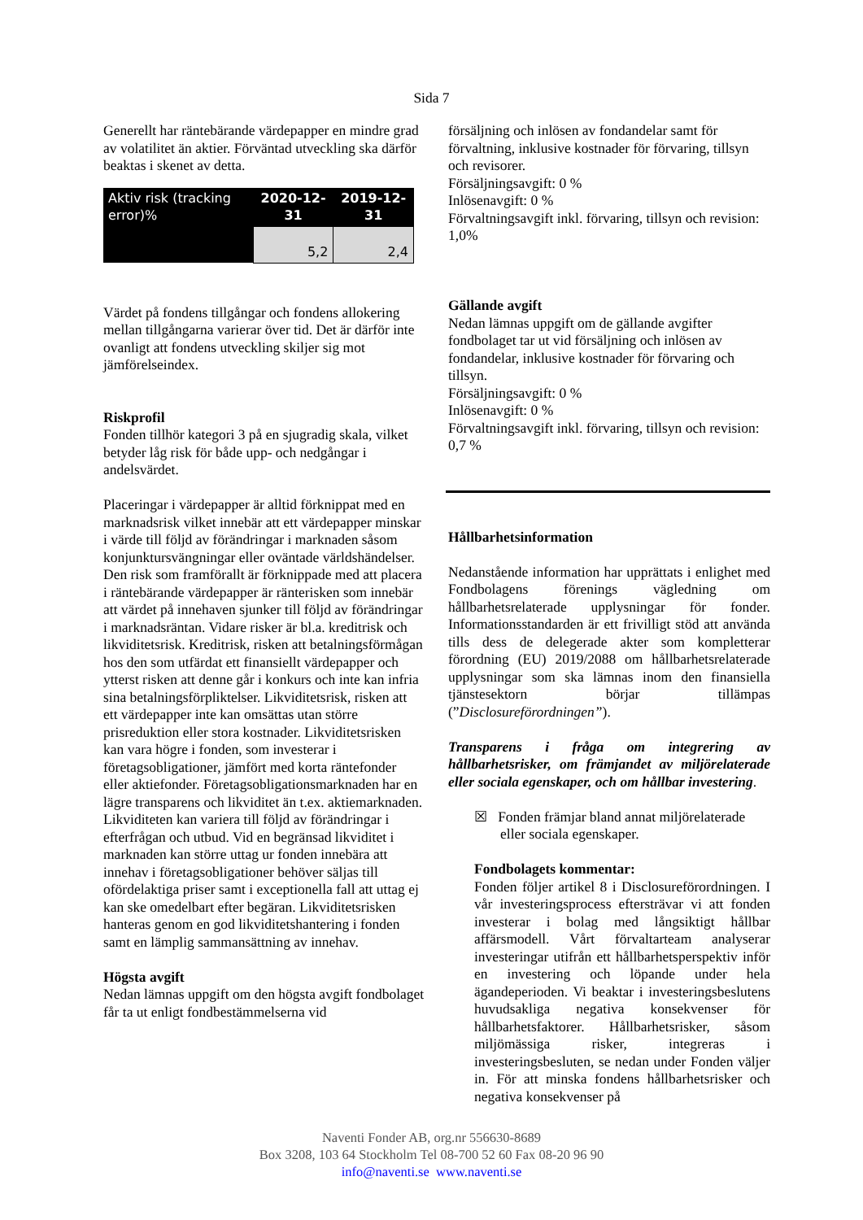Sida 7
Generellt har räntebärande värdepapper en mindre grad av volatilitet än aktier. Förväntad utveckling ska därför beaktas i skenet av detta.
| Aktiv risk (tracking error)% | 2020-12-31 | 2019-12-31 |
| | 5,2 | 2,4 |
Värdet på fondens tillgångar och fondens allokering mellan tillgångarna varierar över tid. Det är därför inte ovanligt att fondens utveckling skiljer sig mot jämförelseindex.
Riskprofil
Fonden tillhör kategori 3 på en sjugradig skala, vilket betyder låg risk för både upp- och nedgångar i andelsvärdet.
Placeringar i värdepapper är alltid förknippat med en marknadsrisk vilket innebär att ett värdepapper minskar i värde till följd av förändringar i marknaden såsom konjunktursvängningar eller oväntade världshändelser. Den risk som framförallt är förknippade med att placera i räntebärande värdepapper är ränterisken som innebär att värdet på innehaven sjunker till följd av förändringar i marknadsräntan. Vidare risker är bl.a. kreditrisk och likviditetsrisk. Kreditrisk, risken att betalningsförmågan hos den som utfärdat ett finansiellt värdepapper och ytterst risken att denne går i konkurs och inte kan infria sina betalningsförpliktelser. Likviditetsrisk, risken att ett värdepapper inte kan omsättas utan större prisreduktion eller stora kostnader. Likviditetsrisken kan vara högre i fonden, som investerar i företagsobligationer, jämfört med korta räntefonder eller aktiefonder. Företagsobligationsmarknaden har en lägre transparens och likviditet än t.ex. aktiemarknaden. Likviditeten kan variera till följd av förändringar i efterfrågan och utbud. Vid en begränsad likviditet i marknaden kan större uttag ur fonden innebära att innehav i företagsobligationer behöver säljas till ofördelaktiga priser samt i exceptionella fall att uttag ej kan ske omedelbart efter begäran. Likviditetsrisken hanteras genom en god likviditetshantering i fonden samt en lämplig sammansättning av innehav.
Högsta avgift
Nedan lämnas uppgift om den högsta avgift fondbolaget får ta ut enligt fondbestämmelserna vid
försäljning och inlösen av fondandelar samt för förvaltning, inklusive kostnader för förvaring, tillsyn och revisorer.
Försäljningsavgift: 0 %
Inlösenavgift: 0 %
Förvaltningsavgift inkl. förvaring, tillsyn och revision: 1,0%
Gällande avgift
Nedan lämnas uppgift om de gällande avgifter fondbolaget tar ut vid försäljning och inlösen av fondandelar, inklusive kostnader för förvaring och tillsyn.
Försäljningsavgift: 0 %
Inlösenavgift: 0 %
Förvaltningsavgift inkl. förvaring, tillsyn och revision: 0,7 %
Hållbarhetsinformation
Nedanstående information har upprättats i enlighet med Fondbolagens förenings vägledning om hållbarhetsrelaterade upplysningar för fonder. Informationsstandarden är ett frivilligt stöd att använda tills dess de delegerade akter som kompletterar förordning (EU) 2019/2088 om hållbarhetsrelaterade upplysningar som ska lämnas inom den finansiella tjänstesektorn börjar tillämpas (”Disclosureförordningen”).
Transparens i fråga om integrering av hållbarhetsrisker, om främjandet av miljörelaterade eller sociala egenskaper, och om hållbar investering.
☒ Fonden främjar bland annat miljörelaterade eller sociala egenskaper.
Fondbolagets kommentar:
Fonden följer artikel 8 i Disclosureförordningen. I vår investeringsprocess eftersträvar vi att fonden investerar i bolag med långsiktigt hållbar affärsmodell. Vårt förvaltarteam analyserar investeringar utifrån ett hållbarhetsperspektiv inför en investering och löpande under hela ägandeperioden. Vi beaktar i investeringsbeslutens huvudsakliga negativa konsekvenser för hållbarhetsfaktorer. Hållbarhetsrisker, såsom miljömässiga risker, integreras i investeringsbesluten, se nedan under Fonden väljer in. För att minska fondens hållbarhetsrisker och negativa konsekvenser på
Naventi Fonder AB, org.nr 556630-8689
Box 3208, 103 64 Stockholm Tel 08-700 52 60 Fax 08-20 96 90
info@naventi.se www.naventi.se